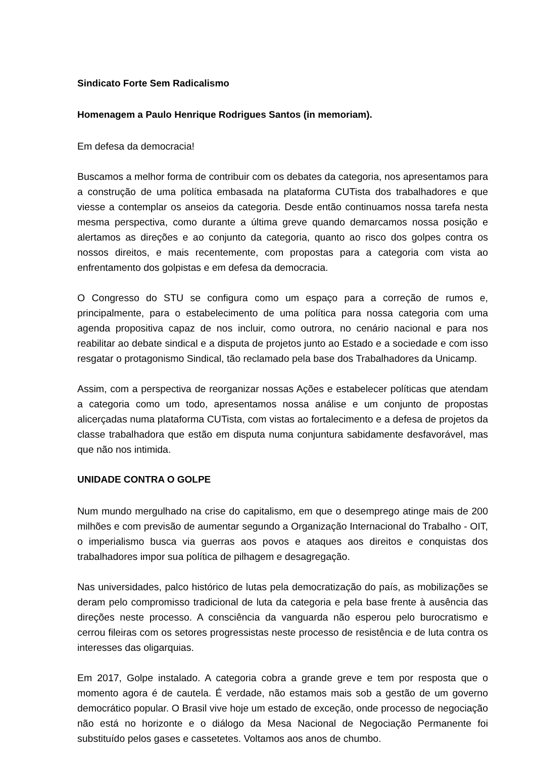Sindicato Forte Sem Radicalismo
Homenagem a Paulo Henrique Rodrigues Santos (in memoriam).
Em defesa da democracia!
Buscamos a melhor forma de contribuir com os debates da categoria, nos apresentamos para a construção de uma política embasada na plataforma CUTista dos trabalhadores e que viesse a contemplar os anseios da categoria. Desde então continuamos nossa tarefa nesta mesma perspectiva, como durante a última greve quando demarcamos nossa posição e alertamos as direções e ao conjunto da categoria, quanto ao risco dos golpes contra os nossos direitos, e mais recentemente, com propostas para a categoria com vista ao enfrentamento dos golpistas e em defesa da democracia.
O Congresso do STU se configura como um espaço para a correção de rumos e, principalmente, para o estabelecimento de uma política para nossa categoria com uma agenda propositiva capaz de nos incluir, como outrora, no cenário nacional e para nos reabilitar ao debate sindical e a disputa de projetos junto ao Estado e a sociedade e com isso resgatar o protagonismo Sindical, tão reclamado pela base dos Trabalhadores da Unicamp.
Assim, com a perspectiva de reorganizar nossas Ações e estabelecer políticas que atendam a categoria como um todo, apresentamos nossa análise e um conjunto de propostas alicerçadas numa plataforma CUTista, com vistas ao fortalecimento e a defesa de projetos da classe trabalhadora que estão em disputa numa conjuntura sabidamente desfavorável, mas que não nos intimida.
UNIDADE CONTRA O GOLPE
Num mundo mergulhado na crise do capitalismo, em que o desemprego atinge mais de 200 milhões e com previsão de aumentar segundo a Organização Internacional do Trabalho - OIT, o imperialismo busca via guerras aos povos e ataques aos direitos e conquistas dos trabalhadores impor sua política de pilhagem e desagregação.
Nas universidades, palco histórico de lutas pela democratização do país, as mobilizações se deram pelo compromisso tradicional de luta da categoria e pela base frente à ausência das direções neste processo. A consciência da vanguarda não esperou pelo burocratismo e cerrou fileiras com os setores progressistas neste processo de resistência e de luta contra os interesses das oligarquias.
Em 2017, Golpe instalado. A categoria cobra a grande greve e tem por resposta que o momento agora é de cautela. É verdade, não estamos mais sob a gestão de um governo democrático popular. O Brasil vive hoje um estado de exceção, onde processo de negociação não está no horizonte e o diálogo da Mesa Nacional de Negociação Permanente foi substituído pelos gases e cassetetes. Voltamos aos anos de chumbo.